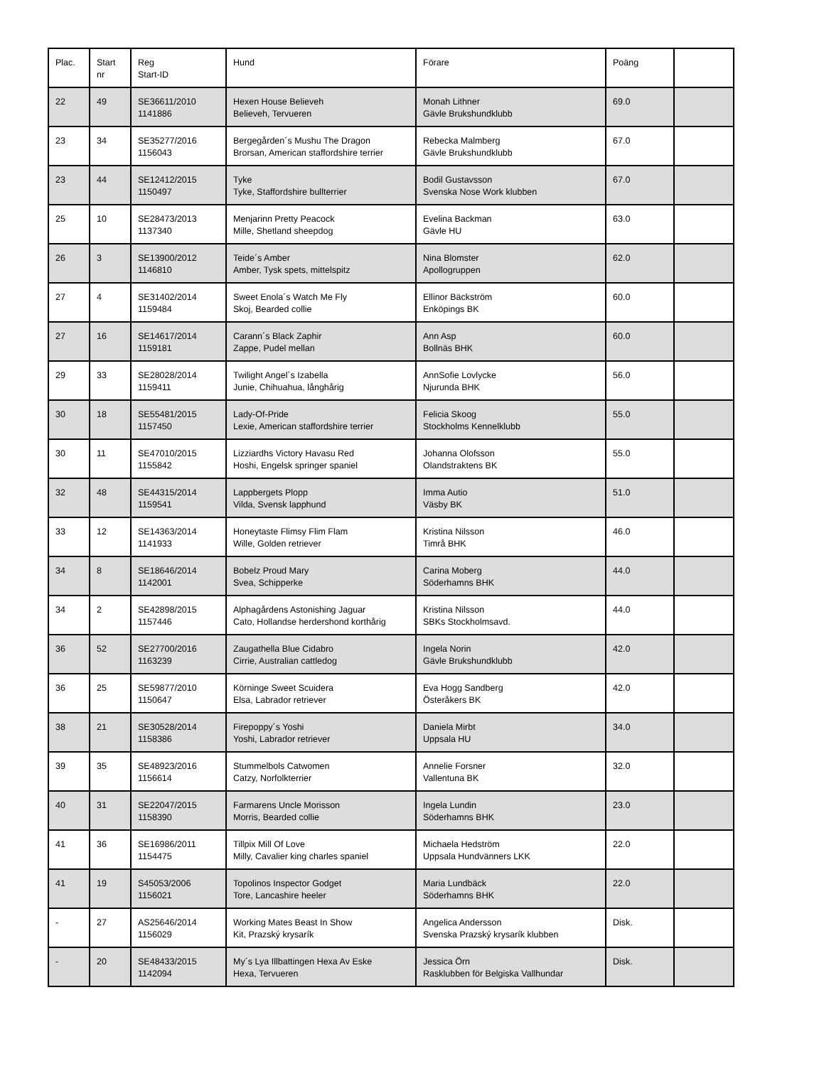| Plac. | Start nr | Reg Start-ID | Hund | Förare | Poäng | |
| --- | --- | --- | --- | --- | --- | --- |
| 22 | 49 | SE36611/2010 1141886 | Hexen House Believeh Believeh, Tervueren | Monah Lithner Gävle Brukshundklubb | 69.0 | |
| 23 | 34 | SE35277/2016 1156043 | Bergegården´s Mushu The Dragon Brorsan, American staffordshire terrier | Rebecka Malmberg Gävle Brukshundklubb | 67.0 | |
| 23 | 44 | SE12412/2015 1150497 | Tyke Tyke, Staffordshire bullterrier | Bodil Gustavsson Svenska Nose Work klubben | 67.0 | |
| 25 | 10 | SE28473/2013 1137340 | Menjarinn Pretty Peacock Mille, Shetland sheepdog | Evelina Backman Gävle HU | 63.0 | |
| 26 | 3 | SE13900/2012 1146810 | Teide´s Amber Amber, Tysk spets, mittelspitz | Nina Blomster Apollogruppen | 62.0 | |
| 27 | 4 | SE31402/2014 1159484 | Sweet Enola´s Watch Me Fly Skoj, Bearded collie | Ellinor Bäckström Enköpings BK | 60.0 | |
| 27 | 16 | SE14617/2014 1159181 | Carann´s Black Zaphir Zappe, Pudel mellan | Ann Asp Bollnäs BHK | 60.0 | |
| 29 | 33 | SE28028/2014 1159411 | Twilight Angel´s Izabella Junie, Chihuahua, långhårig | AnnSofie Lovlycke Njurunda BHK | 56.0 | |
| 30 | 18 | SE55481/2015 1157450 | Lady-Of-Pride Lexie, American staffordshire terrier | Felicia Skoog Stockholms Kennelklubb | 55.0 | |
| 30 | 11 | SE47010/2015 1155842 | Lizziardhs Victory Havasu Red Hoshi, Engelsk springer spaniel | Johanna Olofsson Olandstraktens BK | 55.0 | |
| 32 | 48 | SE44315/2014 1159541 | Lappbergets Plopp Vilda, Svensk lapphund | Imma Autio Väsby BK | 51.0 | |
| 33 | 12 | SE14363/2014 1141933 | Honeytaste Flimsy Flim Flam Wille, Golden retriever | Kristina Nilsson Timrå BHK | 46.0 | |
| 34 | 8 | SE18646/2014 1142001 | Bobelz Proud Mary Svea, Schipperke | Carina Moberg Söderhamns BHK | 44.0 | |
| 34 | 2 | SE42898/2015 1157446 | Alphagårdens Astonishing Jaguar Cato, Hollandse herdershond korthårig | Kristina Nilsson SBKs Stockholmsavd. | 44.0 | |
| 36 | 52 | SE27700/2016 1163239 | Zaugathella Blue Cidabro Cirrie, Australian cattledog | Ingela Norin Gävle Brukshundklubb | 42.0 | |
| 36 | 25 | SE59877/2010 1150647 | Körninge Sweet Scuidera Elsa, Labrador retriever | Eva Hogg Sandberg Österåkers BK | 42.0 | |
| 38 | 21 | SE30528/2014 1158386 | Firepoppy´s Yoshi Yoshi, Labrador retriever | Daniela Mirbt Uppsala HU | 34.0 | |
| 39 | 35 | SE48923/2016 1156614 | Stummelbols Catwomen Catzy, Norfolkterrier | Annelie Forsner Vallentuna BK | 32.0 | |
| 40 | 31 | SE22047/2015 1158390 | Farmarens Uncle Morisson Morris, Bearded collie | Ingela Lundin Söderhamns BHK | 23.0 | |
| 41 | 36 | SE16986/2011 1154475 | Tillpix Mill Of Love Milly, Cavalier king charles spaniel | Michaela Hedström Uppsala Hundvänners LKK | 22.0 | |
| 41 | 19 | S45053/2006 1156021 | Topolinos Inspector Godget Tore, Lancashire heeler | Maria Lundbäck Söderhamns BHK | 22.0 | |
| - | 27 | AS25646/2014 1156029 | Working Mates Beast In Show Kit, Prazský krysarík | Angelica Andersson Svenska Prazský krysarík klubben | Disk. | |
| - | 20 | SE48433/2015 1142094 | My´s Lya Illbattingen Hexa Av Eske Hexa, Tervueren | Jessica Örn Rasklubben för Belgiska Vallhundar | Disk. | |